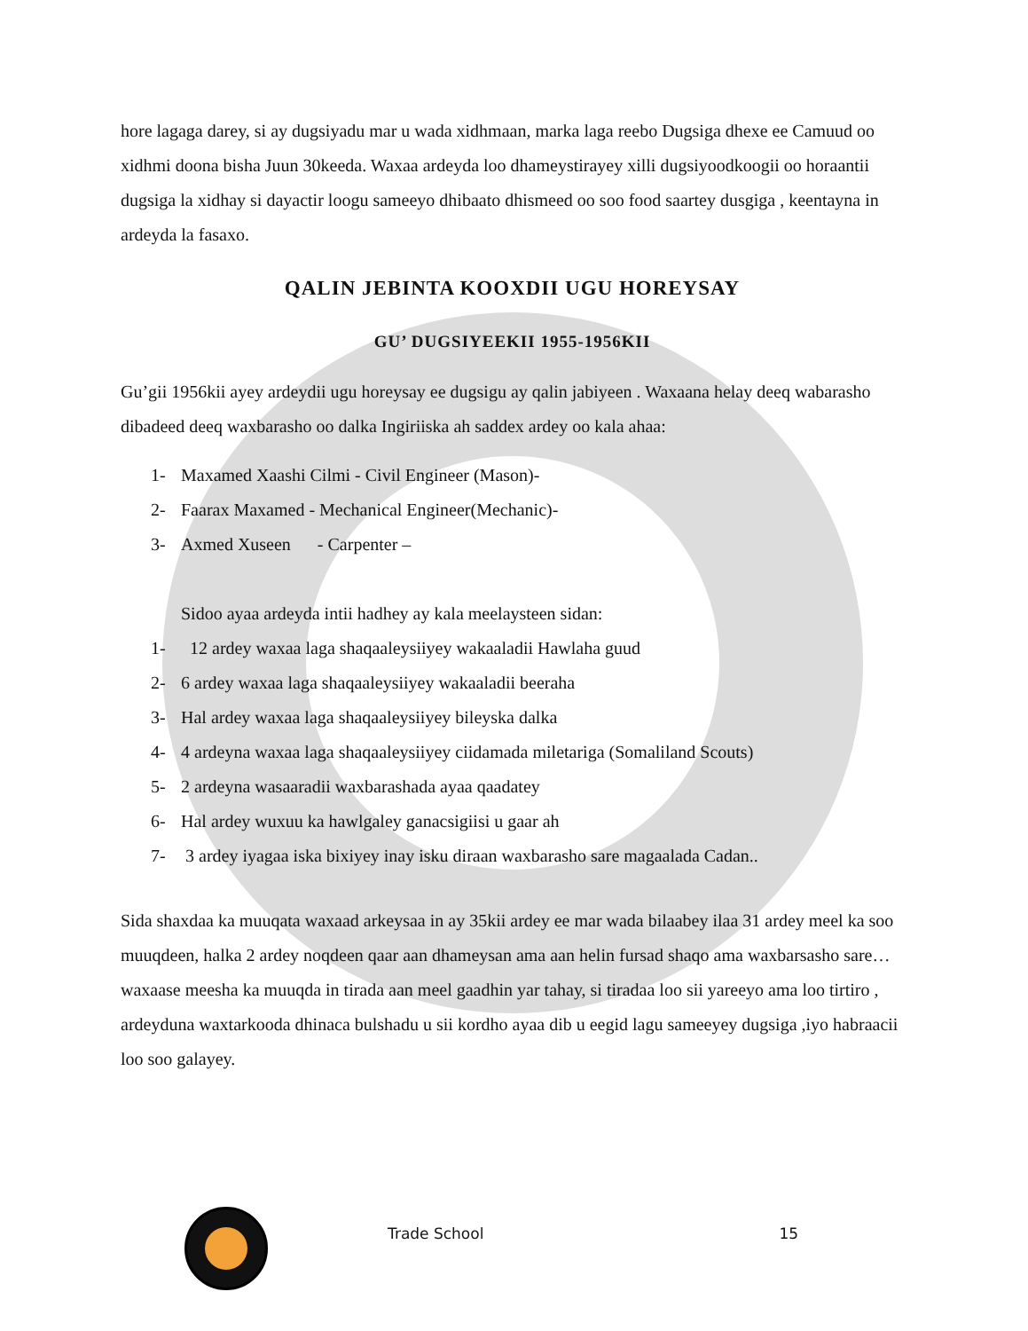hore lagaga darey, si ay dugsiyadu mar u wada xidhmaan, marka laga reebo Dugsiga dhexe ee Camuud oo xidhmi doona bisha Juun 30keeda. Waxaa ardeyda loo dhameystirayey xilli dugsiyoodkoogii oo horaantii dugsiga la xidhay si dayactir loogu sameeyo dhibaato dhismeed oo soo food saartey dusgiga , keentayna in ardeyda la fasaxo.
QALIN JEBINTA KOOXDII UGU HOREYSAY
GU’ DUGSIYEEKII 1955-1956KII
Gu’gii 1956kii ayey ardeydii ugu horeysay ee dugsigu ay qalin jabiyeen . Waxaana helay deeq wabarasho dibadeed deeq waxbarasho oo dalka Ingiriiska ah saddex ardey oo kala ahaa:
1- Maxamed Xaashi Cilmi - Civil Engineer (Mason)-
2- Faarax Maxamed - Mechanical Engineer(Mechanic)-
3- Axmed Xuseen - Carpenter –
Sidoo ayaa ardeyda intii hadhey ay kala meelaysteen sidan:
1- 12 ardey waxaa laga shaqaaleysiiyey wakaaladii Hawlaha guud
2- 6 ardey waxaa laga shaqaaleysiiyey wakaaladii beeraha
3- Hal ardey waxaa laga shaqaaleysiiyey bileyska dalka
4- 4 ardeyna waxaa laga shaqaaleysiiyey ciidamada miletariga (Somaliland Scouts)
5- 2 ardeyna wasaaradii waxbarashada ayaa qaadatey
6- Hal ardey wuxuu ka hawlgaley ganacsigiisi u gaar ah
7- 3 ardey iyagaa iska bixiyey inay isku diraan waxbarasho sare magaalada Cadan..
Sida shaxdaa ka muuqata waxaad arkeysaa in ay 35kii ardey ee mar wada bilaabey ilaa 31 ardey meel ka soo muuqdeen, halka 2 ardey noqdeen qaar aan dhameysan ama aan helin fursad shaqo ama waxbarsasho sare…waxaase meesha ka muuqda in tirada aan meel gaadhin yar tahay, si tiradaa loo sii yareeyo ama loo tirtiro , ardeyduna waxtarkooda dhinaca bulshadu u sii kordho ayaa dib u eegid lagu sameeyey dugsiga ,iyo habraacii loo soo galayey.
Trade School 15